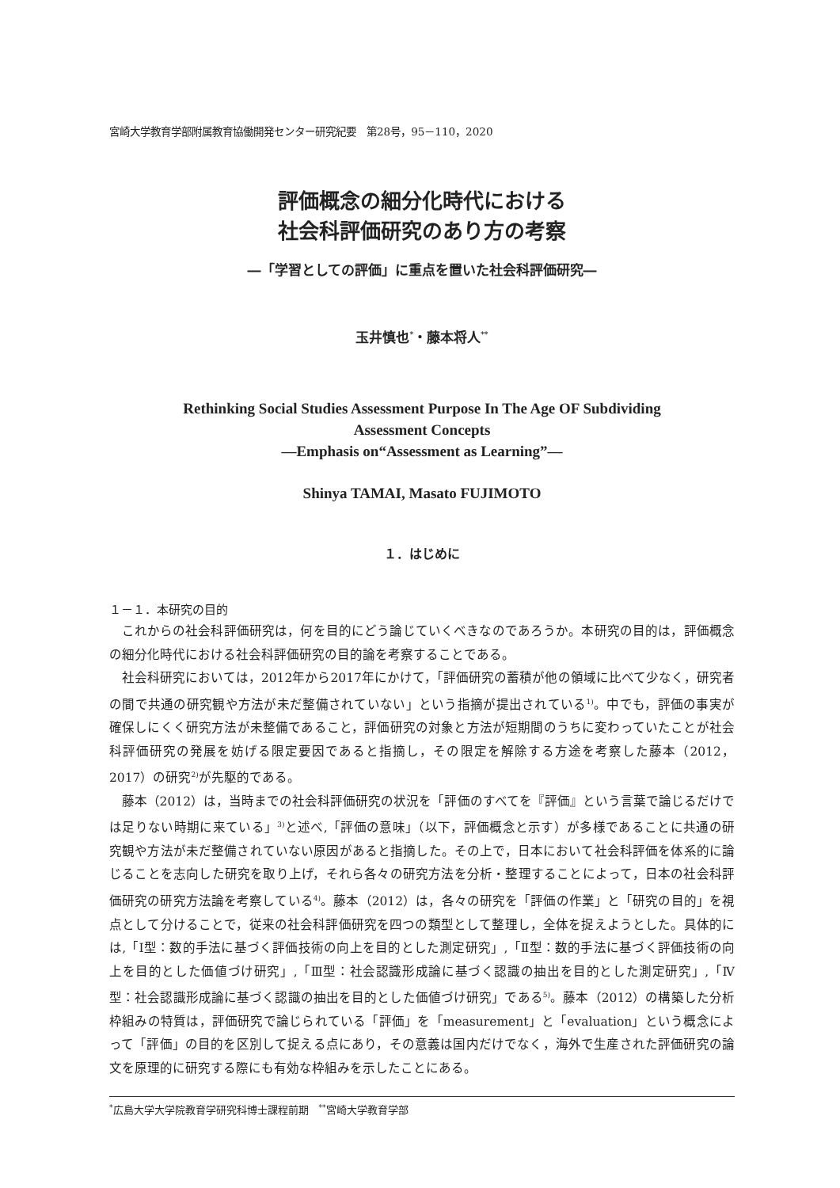宮崎大学教育学部附属教育協働開発センター研究紀要　第28号，95－110，2020
評価概念の細分化時代における
社会科評価研究のあり方の考察
―「学習としての評価」に重点を置いた社会科評価研究―
玉井慎也<sup>*</sup>・藤本将人<sup>**</sup>
Rethinking Social Studies Assessment Purpose In The Age OF Subdividing
Assessment Concepts
—Emphasis on“Assessment as Learning”—
Shinya TAMAI, Masato FUJIMOTO
１．はじめに
１－１．本研究の目的
これからの社会科評価研究は，何を目的にどう論じていくべきなのであろうか。本研究の目的は，評価概念の細分化時代における社会科評価研究の目的論を考察することである。
社会科研究においては，2012年から2017年にかけて，「評価研究の蓄積が他の領域に比べて少なく，研究者の間で共通の研究観や方法が未だ整備されていない」という指摘が提出されている<sup>1)</sup>。中でも，評価の事実が確保しにくく研究方法が未整備であること，評価研究の対象と方法が短期間のうちに変わっていたことが社会科評価研究の発展を妨げる限定要因であると指摘し，その限定を解除する方途を考察した藤本（2012，2017）の研究<sup>2)</sup>が先駆的である。
藤本（2012）は，当時までの社会科評価研究の状況を「評価のすべてを『評価』という言葉で論じるだけでは足りない時期に来ている」<sup>3)</sup>と述べ,「評価の意味」（以下，評価概念と示す）が多様であることに共通の研究観や方法が未だ整備されていない原因があると指摘した。その上で，日本において社会科評価を体系的に論じることを志向した研究を取り上げ，それら各々の研究方法を分析・整理することによって，日本の社会科評価研究の研究方法論を考察している<sup>4)</sup>。藤本（2012）は，各々の研究を「評価の作業」と「研究の目的」を視点として分けることで，従来の社会科評価研究を四つの類型として整理し，全体を捉えようとした。具体的には,「Ⅰ型：数的手法に基づく評価技術の向上を目的とした測定研究」,「Ⅱ型：数的手法に基づく評価技術の向上を目的とした価値づけ研究」,「Ⅲ型：社会認識形成論に基づく認識の抽出を目的とした測定研究」,「Ⅳ型：社会認識形成論に基づく認識の抽出を目的とした価値づけ研究」である<sup>5)</sup>。藤本（2012）の構築した分析枠組みの特質は，評価研究で論じられている「評価」を「measurement」と「evaluation」という概念によって「評価」の目的を区別して捉える点にあり，その意義は国内だけでなく，海外で生産された評価研究の論文を原理的に研究する際にも有効な枠組みを示したことにある。
<sup>*</sup> 広島大学大学院教育学研究科博士課程前期　<sup>**</sup>宮崎大学教育学部